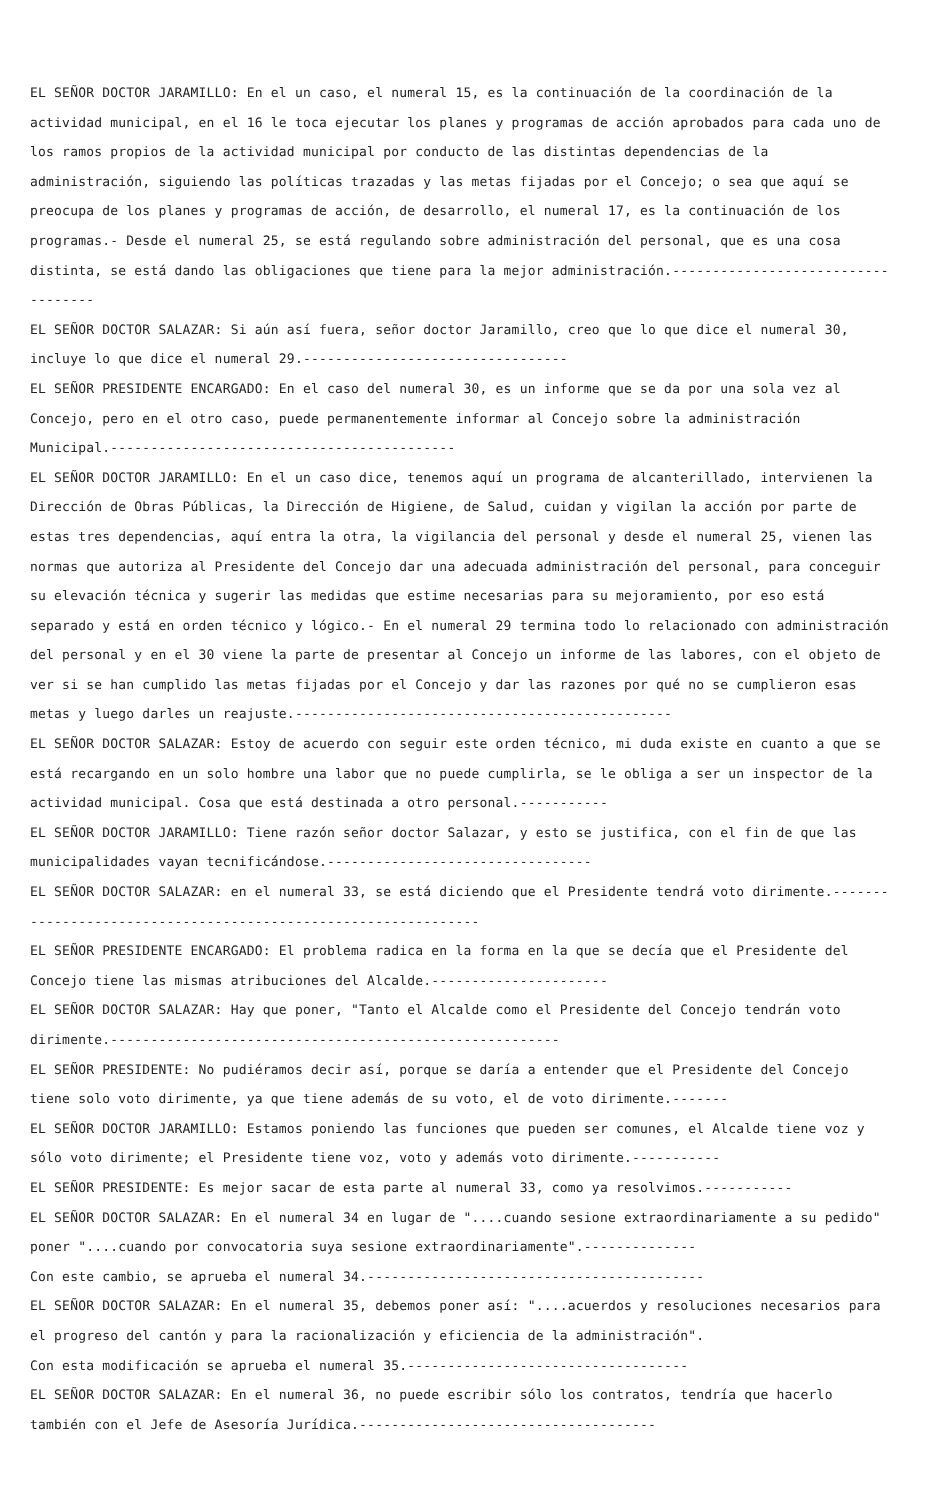EL SEÑOR DOCTOR JARAMILLO: En el un caso, el numeral 15, es la continuación de la coordinación de la actividad municipal, en el 16 le toca ejecutar los planes y programas de acción aprobados para cada uno de los ramos propios de la actividad municipal por conducto de las distintas dependencias de la administración, siguiendo las políticas trazadas y las metas fijadas por el Concejo; o sea que aquí se preocupa de los planes y programas de acción, de desarrollo, el numeral 17, es la continuación de los programas.- Desde el numeral 25, se está regulando sobre administración del personal, que es una cosa distinta, se está dando las obligaciones que tiene para la mejor administración.-----------------------------------
EL SEÑOR DOCTOR SALAZAR: Si aún así fuera, señor doctor Jaramillo, creo que lo que dice el numeral 30, incluye lo que dice el numeral 29.---------------------------------
EL SEÑOR PRESIDENTE ENCARGADO: En el caso del numeral 30, es un informe que se da por una sola vez al Concejo, pero en el otro caso, puede permanentemente informar al Concejo sobre la administración Municipal.-------------------------------------------
EL SEÑOR DOCTOR JARAMILLO: En el un caso dice, tenemos aquí un programa de alcanterillado, intervienen la Dirección de Obras Públicas, la Dirección de Higiene, de Salud, cuidan y vigilan la acción por parte de estas tres dependencias, aquí entra la otra, la vigilancia del personal y desde el numeral 25, vienen las normas que autoriza al Presidente del Concejo dar una adecuada administración del personal, para conceguir su elevación técnica y sugerir las medidas que estime necesarias para su mejoramiento, por eso está separado y está en orden técnico y lógico.- En el numeral 29 termina todo lo relacionado con administración del personal y en el 30 viene la parte de presentar al Concejo un informe de las labores, con el objeto de ver si se han cumplido las metas fijadas por el Concejo y dar las razones por qué no se cumplieron esas metas y luego darles un reajuste.-----------------------------------------------
EL SEÑOR DOCTOR SALAZAR: Estoy de acuerdo con seguir este orden técnico, mi duda existe en cuanto a que se está recargando en un solo hombre una labor que no puede cumplirla, se le obliga a ser un inspector de la actividad municipal. Cosa que está destinada a otro personal.-----------
EL SEÑOR DOCTOR JARAMILLO: Tiene razón señor doctor Salazar, y esto se justifica, con el fin de que las municipalidades vayan tecnificándose.---------------------------------
EL SEÑOR DOCTOR SALAZAR: en el numeral 33, se está diciendo que el Presidente tendrá voto dirimente.---------------------------------------------------------------
EL SEÑOR PRESIDENTE ENCARGADO: El problema radica en la forma en la que se decía que el Presidente del Concejo tiene las mismas atribuciones del Alcalde.----------------------
EL SEÑOR DOCTOR SALAZAR: Hay que poner, "Tanto el Alcalde como el Presidente del Concejo tendrán voto dirimente.--------------------------------------------------------
EL SEÑOR PRESIDENTE: No pudiéramos decir así, porque se daría a entender que el Presidente del Concejo tiene solo voto dirimente, ya que tiene además de su voto, el de voto dirimente.-------
EL SEÑOR DOCTOR JARAMILLO: Estamos poniendo las funciones que pueden ser comunes, el Alcalde tiene voz y sólo voto dirimente; el Presidente tiene voz, voto y además voto dirimente.-----------
EL SEÑOR PRESIDENTE: Es mejor sacar de esta parte al numeral 33, como ya resolvimos.-----------
EL SEÑOR DOCTOR SALAZAR: En el numeral 34 en lugar de "....cuando sesione extraordinariamente a su pedido" poner "....cuando por convocatoria suya sesione extraordinariamente".--------------
Con este cambio, se aprueba el numeral 34.------------------------------------------
EL SEÑOR DOCTOR SALAZAR: En el numeral 35, debemos poner así: "....acuerdos y resoluciones necesarios para el progreso del cantón y para la racionalización y eficiencia de la administración".
Con esta modificación se aprueba el numeral 35.-----------------------------------
EL SEÑOR DOCTOR SALAZAR: En el numeral 36, no puede escribir sólo los contratos, tendría que hacerlo también con el Jefe de Asesoría Jurídica.-------------------------------------